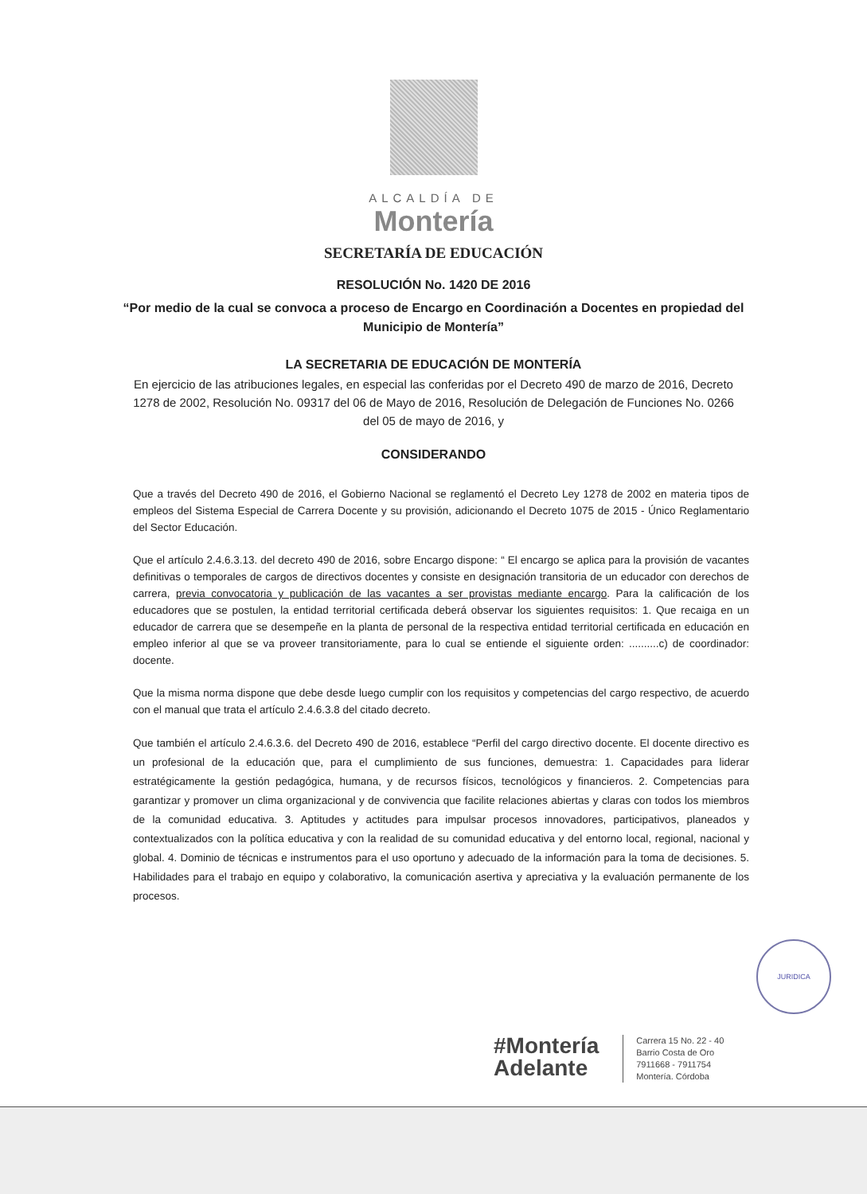ALCALDÍA DE
Montería
SECRETARÍA DE EDUCACIÓN
RESOLUCIÓN No. 1420 DE 2016
“Por medio de la cual se convoca a proceso de Encargo en Coordinación a Docentes en propiedad del Municipio de Montería”
LA SECRETARIA DE EDUCACIÓN DE MONTERÍA
En ejercicio de las atribuciones legales, en especial las conferidas por el Decreto 490 de marzo de 2016, Decreto 1278 de 2002, Resolución No. 09317 del 06 de Mayo de 2016, Resolución de Delegación de Funciones No. 0266 del 05 de mayo de 2016, y
CONSIDERANDO
Que a través del Decreto 490 de 2016, el Gobierno Nacional se reglamentó el Decreto Ley 1278 de 2002 en materia tipos de empleos del Sistema Especial de Carrera Docente y su provisión, adicionando el Decreto 1075 de 2015 - Único Reglamentario del Sector Educación.
Que el artículo 2.4.6.3.13. del decreto 490 de 2016, sobre Encargo dispone: “ El encargo se aplica para la provisión de vacantes definitivas o temporales de cargos de directivos docentes y consiste en designación transitoria de un educador con derechos de carrera, previa convocatoria y publicación de las vacantes a ser provistas mediante encargo. Para la calificación de los educadores que se postulen, la entidad territorial certificada deberá observar los siguientes requisitos: 1. Que recaiga en un educador de carrera que se desempeñe en la planta de personal de la respectiva entidad territorial certificada en educación en empleo inferior al que se va proveer transitoriamente, para lo cual se entiende el siguiente orden: ..........c) de coordinador: docente.
Que la misma norma dispone que debe desde luego cumplir con los requisitos y competencias del cargo respectivo, de acuerdo con el manual que trata el artículo 2.4.6.3.8 del citado decreto.
Que también el artículo 2.4.6.3.6. del Decreto 490 de 2016, establece “Perfil del cargo directivo docente. El docente directivo es un profesional de la educación que, para el cumplimiento de sus funciones, demuestra: 1. Capacidades para liderar estratégicamente la gestión pedagógica, humana, y de recursos físicos, tecnológicos y financieros. 2. Competencias para garantizar y promover un clima organizacional y de convivencia que facilite relaciones abiertas y claras con todos los miembros de la comunidad educativa. 3. Aptitudes y actitudes para impulsar procesos innovadores, participativos, planeados y contextualizados con la política educativa y con la realidad de su comunidad educativa y del entorno local, regional, nacional y global. 4. Dominio de técnicas e instrumentos para el uso oportuno y adecuado de la información para la toma de decisiones. 5. Habilidades para el trabajo en equipo y colaborativo, la comunicación asertiva y apreciativa y la evaluación permanente de los procesos.
JURIDICA
#Montería
Adelante
Carrera 15 No. 22 - 40
Barrio Costa de Oro
7911668 - 7911754
Montería. Córdoba